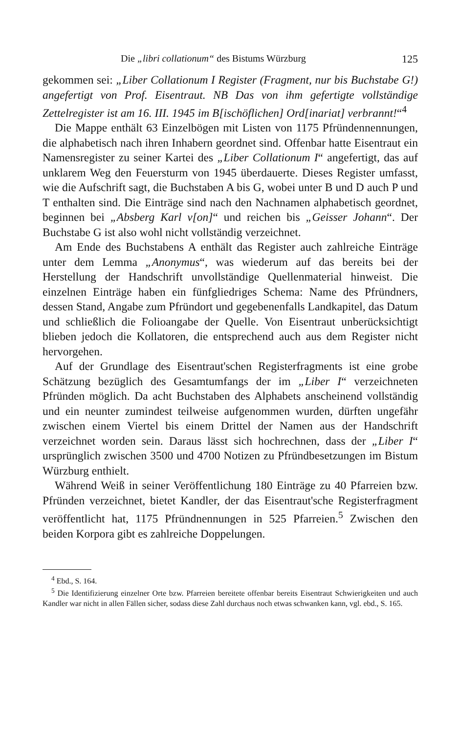Die „libri collationum“ des Bistums Würzburg 125
gekommen sei: „Liber Collationum I Register (Fragment, nur bis Buchstabe G!) angefertigt von Prof. Eisentraut. NB Das von ihm gefertigte vollständige Zettelregister ist am 16. III. 1945 im B[ischöflichen] Ord[inariat] verbrannt!“<sup>4</sup>
Die Mappe enthält 63 Einzelbögen mit Listen von 1175 Pfründennennungen, die alphabetisch nach ihren Inhabern geordnet sind. Offenbar hatte Eisentraut ein Namensregister zu seiner Kartei des „Liber Collationum I“ angefertigt, das auf unklarem Weg den Feuersturm von 1945 überdauerte. Dieses Register umfasst, wie die Aufschrift sagt, die Buchstaben A bis G, wobei unter B und D auch P und T enthalten sind. Die Einträge sind nach den Nachnamen alphabetisch geordnet, beginnen bei „Absberg Karl v[on]“ und reichen bis „Geisser Johann“. Der Buchstabe G ist also wohl nicht vollständig verzeichnet.
Am Ende des Buchstabens A enthält das Register auch zahlreiche Einträge unter dem Lemma „Anonymus“, was wiederum auf das bereits bei der Herstellung der Handschrift unvollständige Quellenmaterial hinweist. Die einzelnen Einträge haben ein fünfgliedriges Schema: Name des Pfründners, dessen Stand, Angabe zum Pfründort und gegebenenfalls Landkapitel, das Datum und schließlich die Folioangabe der Quelle. Von Eisentraut unberücksichtigt blieben jedoch die Kollatoren, die entsprechend auch aus dem Register nicht hervorgehen.
Auf der Grundlage des Eisentraut'schen Registerfragments ist eine grobe Schätzung bezüglich des Gesamtumfangs der im „Liber I“ verzeichneten Pfründen möglich. Da acht Buchstaben des Alphabets anscheinend vollständig und ein neunter zumindest teilweise aufgenommen wurden, dürften ungefähr zwischen einem Viertel bis einem Drittel der Namen aus der Handschrift verzeichnet worden sein. Daraus lässt sich hochrechnen, dass der „Liber I“ ursprünglich zwischen 3500 und 4700 Notizen zu Pfründbesetzungen im Bistum Würzburg enthielt.
Während Weiß in seiner Veröffentlichung 180 Einträge zu 40 Pfarreien bzw. Pfründen verzeichnet, bietet Kandler, der das Eisentraut'sche Registerfragment veröffentlicht hat, 1175 Pfründnennungen in 525 Pfarreien.<sup>5</sup> Zwischen den beiden Korpora gibt es zahlreiche Doppelungen.
<sup>4</sup> Ebd., S. 164.
<sup>5</sup> Die Identifizierung einzelner Orte bzw. Pfarreien bereitete offenbar bereits Eisentraut Schwierigkeiten und auch Kandler war nicht in allen Fällen sicher, sodass diese Zahl durchaus noch etwas schwanken kann, vgl. ebd., S. 165.